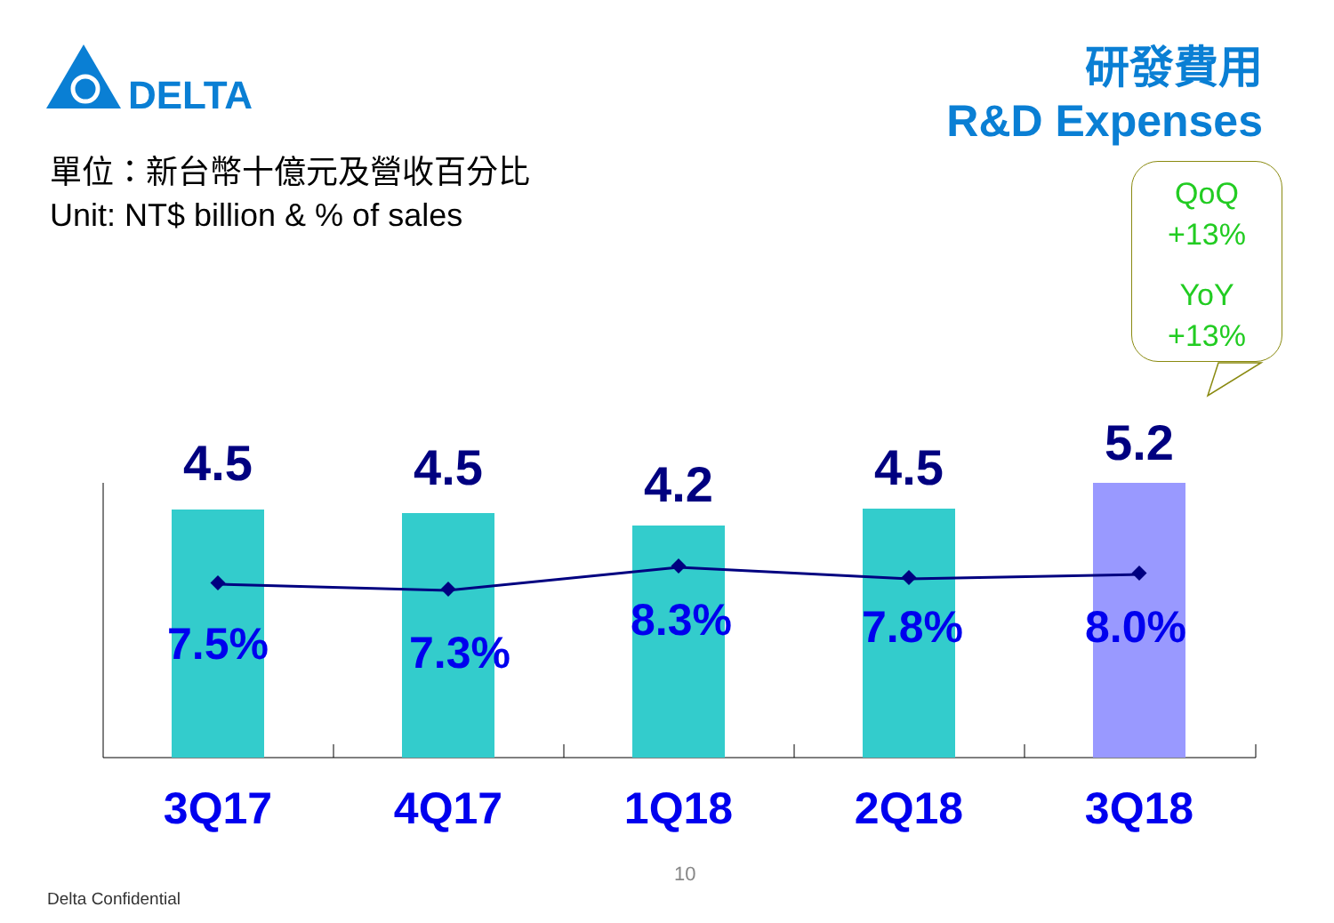DELTA
研發費用
R&D Expenses
單位：新台幣十億元及營收百分比
Unit: NT$ billion & % of sales
QoQ
+13%
YoY
+13%
4.5
7.5%
3Q17
4.5
7.3%
4Q17
4.2
8.3%
1Q18
4.5
7.8%
2Q18
5.2
8.0%
3Q18
10
Delta Confidential